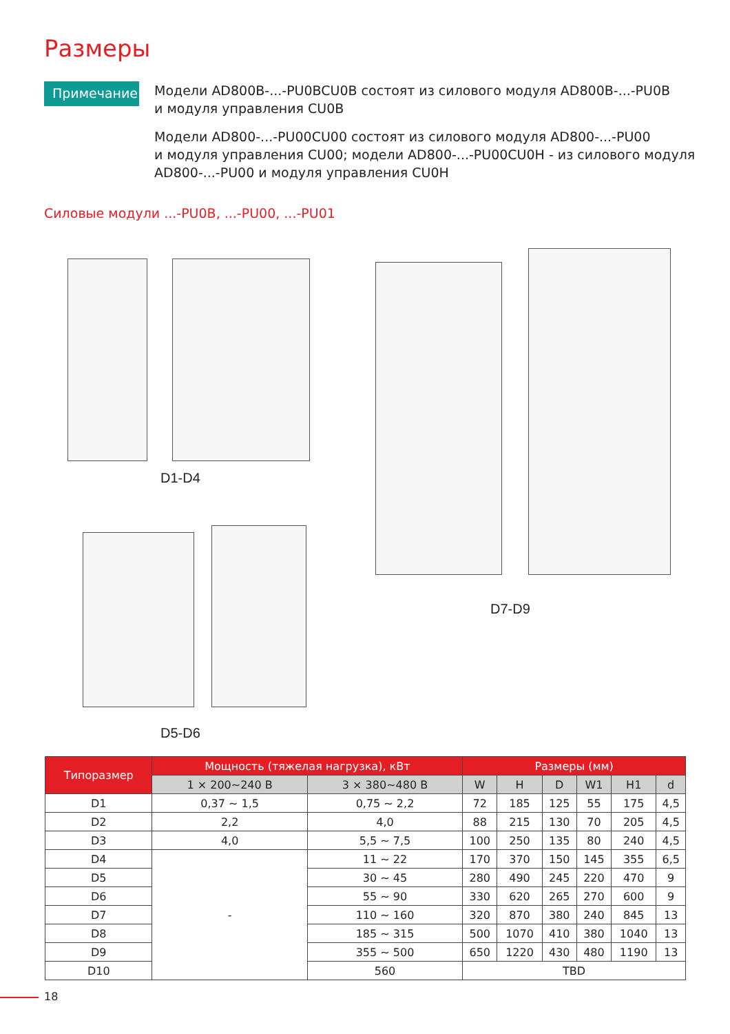Размеры
Примечание
Модели AD800B-...-PU0BCU0B состоят из силового модуля AD800B-...-PU0B
и модуля управления CU0B
Модели AD800-...-PU00CU00 состоят из силового модуля AD800-...-PU00
и модуля управления CU00; модели AD800-...-PU00CU0H - из силового модуля
AD800-...-PU00 и модуля управления CU0H
Силовые модули ...-PU0B, ...-PU00, ...-PU01
D1-D4
D5-D6
D7-D9
| Типоразмер | Мощность (тяжелая нагрузка), кВт | | Размеры (мм) | | | | | |
| --- | --- | --- | --- | --- | --- | --- | --- | --- |
| | 1 × 200~240 В | 3 × 380~480 В | W | H | D | W1 | H1 | d |
| D1 | 0,37 ~ 1,5 | 0,75 ~ 2,2 | 72 | 185 | 125 | 55 | 175 | 4,5 |
| D2 | 2,2 | 4,0 | 88 | 215 | 130 | 70 | 205 | 4,5 |
| D3 | 4,0 | 5,5 ~ 7,5 | 100 | 250 | 135 | 80 | 240 | 4,5 |
| D4 | - | 11 ~ 22 | 170 | 370 | 150 | 145 | 355 | 6,5 |
| D5 | | 30 ~ 45 | 280 | 490 | 245 | 220 | 470 | 9 |
| D6 | | 55 ~ 90 | 330 | 620 | 265 | 270 | 600 | 9 |
| D7 | | 110 ~ 160 | 320 | 870 | 380 | 240 | 845 | 13 |
| D8 | | 185 ~ 315 | 500 | 1070 | 410 | 380 | 1040 | 13 |
| D9 | | 355 ~ 500 | 650 | 1220 | 430 | 480 | 1190 | 13 |
| D10 | | 560 | TBD | | | | | |
18